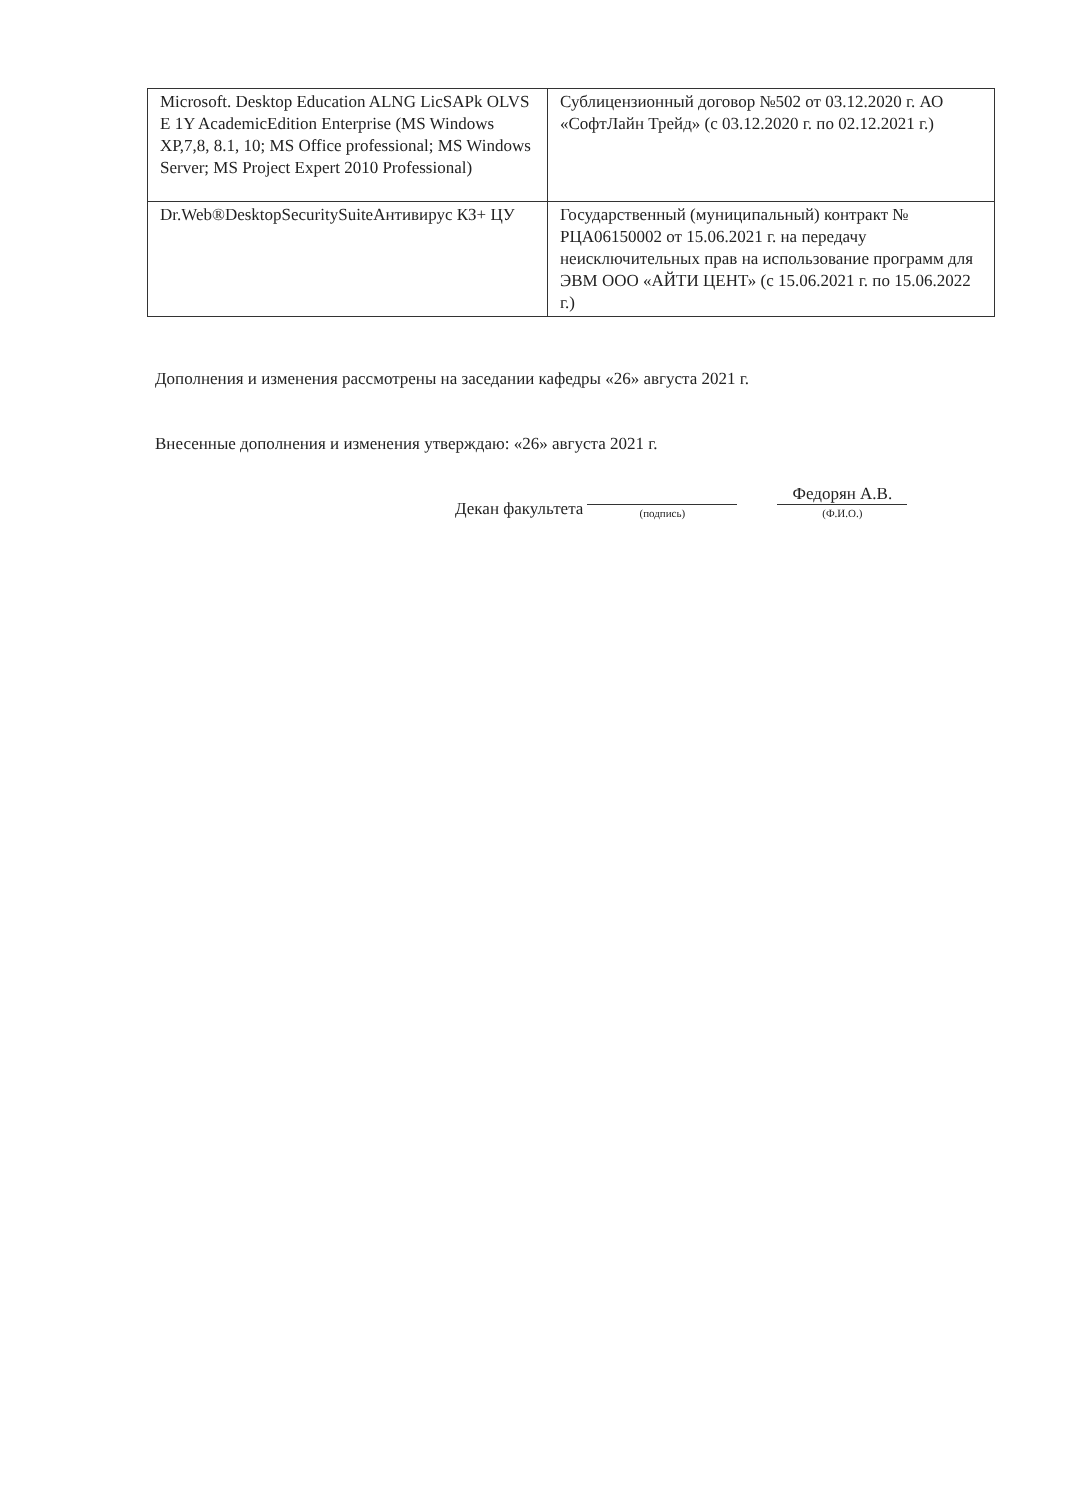| Microsoft. Desktop Education ALNG LicSAPk OLVS E 1Y AcademicEdition Enterprise (MS Windows XP,7,8, 8.1, 10; MS Office professional; MS Windows Server; MS Project Expert 2010 Professional) | Сублицензионный договор №502 от 03.12.2020 г. АО «СофтЛайн Трейд» (с 03.12.2020 г. по 02.12.2021 г.) |
| Dr.Web®DesktopSecuritySuiteАнтивирус КЗ+ ЦУ | Государственный (муниципальный) контракт № РЦА06150002 от 15.06.2021 г. на передачу неисключительных прав на использование программ для ЭВМ ООО «АЙТИ ЦЕНТ» (с 15.06.2021 г. по 15.06.2022 г.) |
Дополнения и изменения рассмотрены на заседании кафедры «26» августа 2021 г.
Внесенные дополнения и изменения утверждаю: «26» августа 2021 г.
Декан факультета (подпись) Федорян А.В.
(Ф.И.О.)